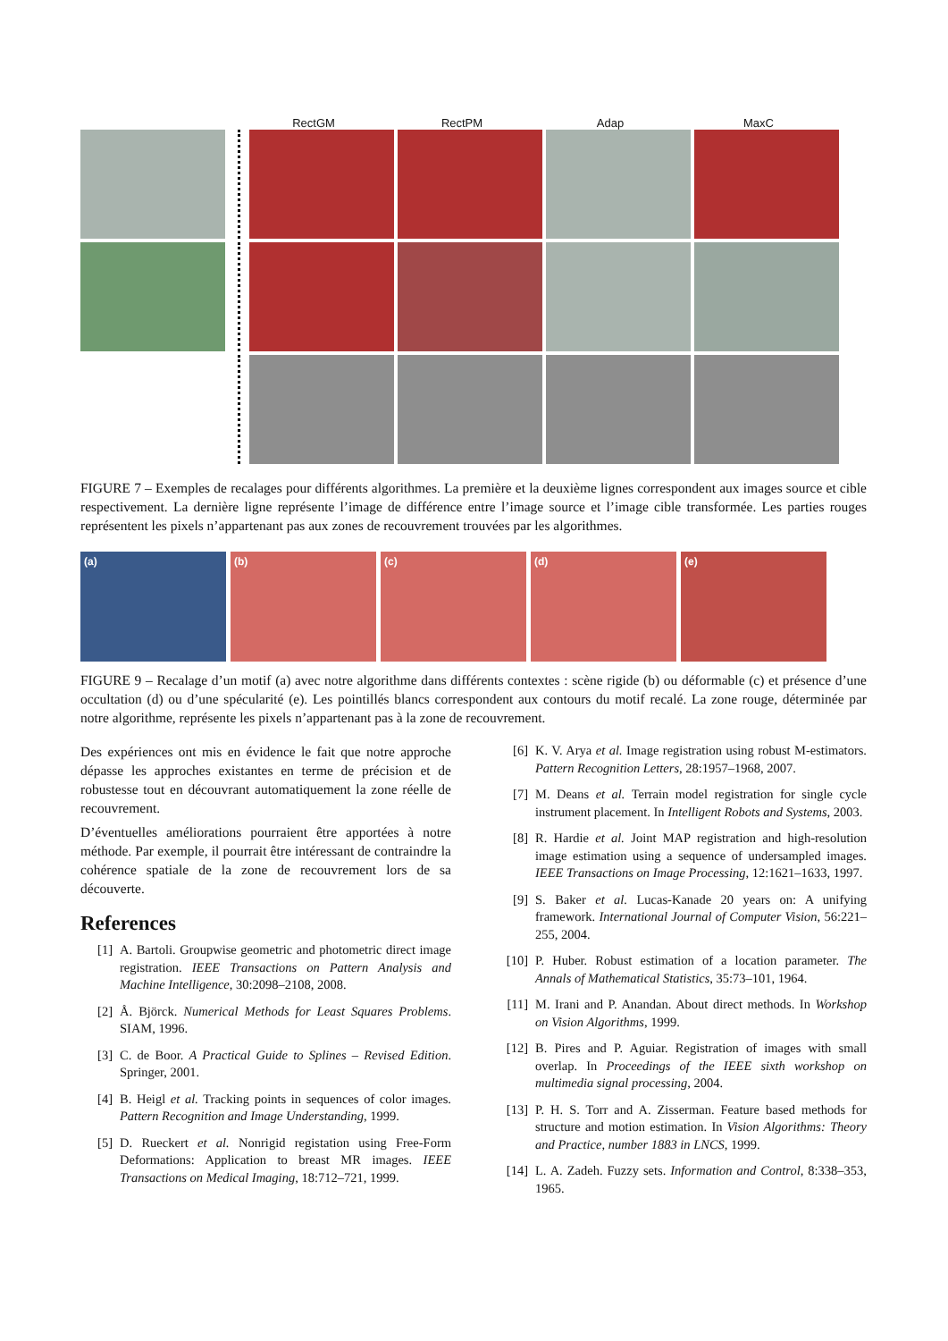RectGM RectPM Adap MaxC
FIGURE 7 – Exemples de recalages pour différents algorithmes. La première et la deuxième lignes correspondent aux images source et cible respectivement. La dernière ligne représente l’image de différence entre l’image source et l’image cible transformée. Les parties rouges représentent les pixels n’appartenant pas aux zones de recouvrement trouvées par les algorithmes.
(a) (b) (c) (d) (e)
FIGURE 9 – Recalage d’un motif (a) avec notre algorithme dans différents contextes : scène rigide (b) ou déformable (c) et présence d’une occultation (d) ou d’une spécularité (e). Les pointillés blancs correspondent aux contours du motif recalé. La zone rouge, déterminée par notre algorithme, représente les pixels n’appartenant pas à la zone de recouvrement.
Des expériences ont mis en évidence le fait que notre approche dépasse les approches existantes en terme de précision et de robustesse tout en découvrant automatiquement la zone réelle de recouvrement.
D’éventuelles améliorations pourraient être apportées à notre méthode. Par exemple, il pourrait être intéressant de contraindre la cohérence spatiale de la zone de recouvrement lors de sa découverte.
References
[1] A. Bartoli. Groupwise geometric and photometric direct image registration. IEEE Transactions on Pattern Analysis and Machine Intelligence, 30:2098–2108, 2008.
[2] Å. Björck. Numerical Methods for Least Squares Problems. SIAM, 1996.
[3] C. de Boor. A Practical Guide to Splines – Revised Edition. Springer, 2001.
[4] B. Heigl et al. Tracking points in sequences of color images. Pattern Recognition and Image Understanding, 1999.
[5] D. Rueckert et al. Nonrigid registation using Free-Form Deformations: Application to breast MR images. IEEE Transactions on Medical Imaging, 18:712–721, 1999.
[6] K. V. Arya et al. Image registration using robust M-estimators. Pattern Recognition Letters, 28:1957–1968, 2007.
[7] M. Deans et al. Terrain model registration for single cycle instrument placement. In Intelligent Robots and Systems, 2003.
[8] R. Hardie et al. Joint MAP registration and high-resolution image estimation using a sequence of undersampled images. IEEE Transactions on Image Processing, 12:1621–1633, 1997.
[9] S. Baker et al. Lucas-Kanade 20 years on: A unifying framework. International Journal of Computer Vision, 56:221–255, 2004.
[10] P. Huber. Robust estimation of a location parameter. The Annals of Mathematical Statistics, 35:73–101, 1964.
[11] M. Irani and P. Anandan. About direct methods. In Workshop on Vision Algorithms, 1999.
[12] B. Pires and P. Aguiar. Registration of images with small overlap. In Proceedings of the IEEE sixth workshop on multimedia signal processing, 2004.
[13] P. H. S. Torr and A. Zisserman. Feature based methods for structure and motion estimation. In Vision Algorithms: Theory and Practice, number 1883 in LNCS, 1999.
[14] L. A. Zadeh. Fuzzy sets. Information and Control, 8:338–353, 1965.